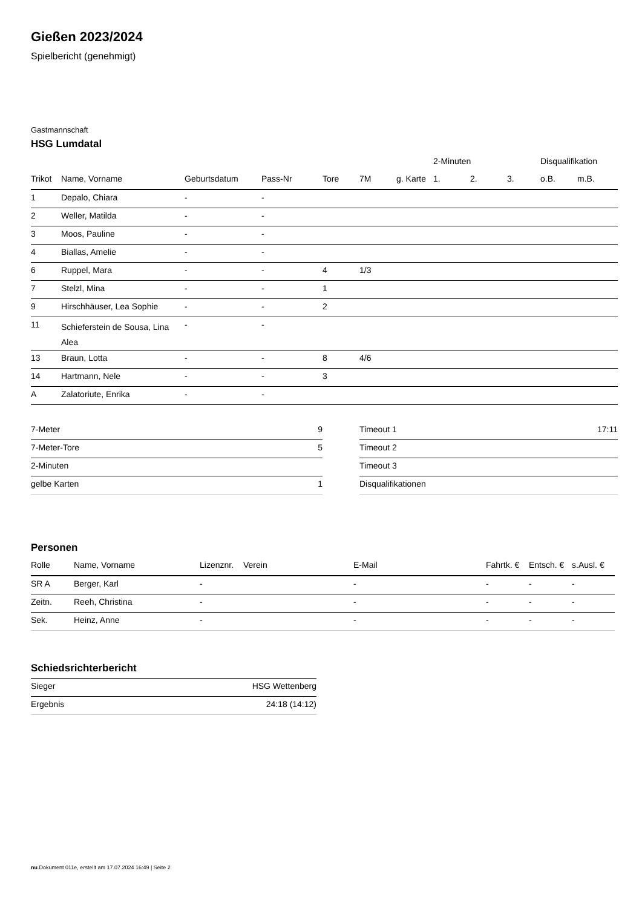Gießen 2023/2024
Spielbericht (genehmigt)
Gastmannschaft
HSG Lumdatal
| | | | | | | | 2-Minuten | | | Disqualifikation | |
| --- | --- | --- | --- | --- | --- | --- | --- | --- | --- | --- | --- |
| Trikot | Name, Vorname | Geburtsdatum | Pass-Nr | Tore | 7M | g. Karte | 1. | 2. | 3. | o.B. | m.B. |
| 1 | Depalo, Chiara | - | - | | | | | | | | |
| 2 | Weller, Matilda | - | - | | | | | | | | |
| 3 | Moos, Pauline | - | - | | | | | | | | |
| 4 | Biallas, Amelie | - | - | | | | | | | | |
| 6 | Ruppel, Mara | - | - | 4 | 1/3 | | | | | | |
| 7 | Stelzl, Mina | - | - | 1 | | | | | | | |
| 9 | Hirschhäuser, Lea Sophie | - | - | 2 | | | | | | | |
| 11 | Schieferstein de Sousa, Lina Alea | - | - | | | | | | | | |
| 13 | Braun, Lotta | - | - | 8 | 4/6 | | | | | | |
| 14 | Hartmann, Nele | - | - | 3 | | | | | | | |
| A | Zalatoriute, Enrika | - | - | | | | | | | | |
| 7-Meter | 9 |
| 7-Meter-Tore | 5 |
| 2-Minuten | |
| gelbe Karten | 1 |
| Timeout 1 | 17:11 |
| Timeout 2 | |
| Timeout 3 | |
| Disqualifikationen | |
Personen
| Rolle | Name, Vorname | Lizenznr. | Verein | E-Mail | Fahrtk. € | Entsch. € | s.Ausl. € |
| --- | --- | --- | --- | --- | --- | --- | --- |
| SR A | Berger, Karl | - | | - | - | - | - |
| Zeitn. | Reeh, Christina | - | | - | - | - | - |
| Sek. | Heinz, Anne | - | | - | - | - | - |
Schiedsrichterbericht
| Sieger | HSG Wettenberg |
| Ergebnis | 24:18 (14:12) |
nu.Dokument 011e, erstellt am 17.07.2024 16:49 | Seite 2